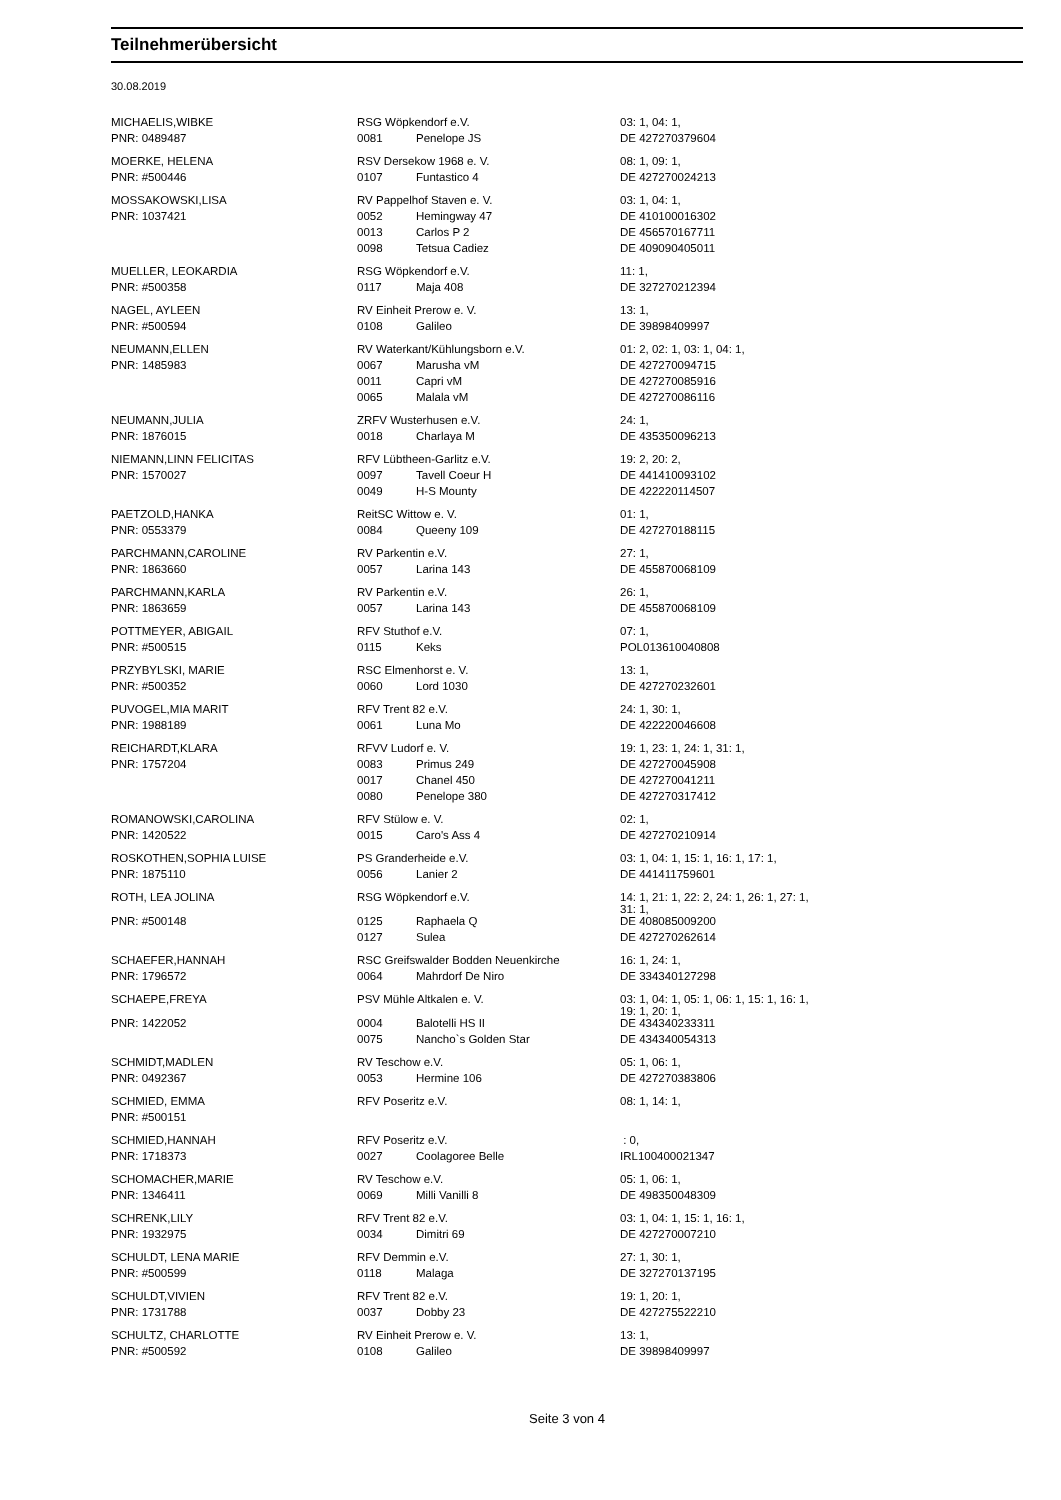Teilnehmerübersicht
30.08.2019
| MICHAELIS,WIBKE | RSG Wöpkendorf e.V. | | 03: 1, 04: 1, |
| PNR: 0489487 | 0081 | Penelope JS | DE 427270379604 |
| MOERKE, HELENA | RSV Dersekow 1968 e. V. | | 08: 1, 09: 1, |
| PNR: #500446 | 0107 | Funtastico 4 | DE 427270024213 |
| MOSSAKOWSKI,LISA | RV Pappelhof Staven e. V. | | 03: 1, 04: 1, |
| PNR: 1037421 | 0052 | Hemingway 47 | DE 410100016302 |
| | 0013 | Carlos P 2 | DE 456570167711 |
| | 0098 | Tetsua Cadiez | DE 409090405011 |
| MUELLER, LEOKARDIA | RSG Wöpkendorf e.V. | | 11: 1, |
| PNR: #500358 | 0117 | Maja 408 | DE 327270212394 |
| NAGEL, AYLEEN | RV Einheit Prerow e. V. | | 13: 1, |
| PNR: #500594 | 0108 | Galileo | DE 39898409997 |
| NEUMANN,ELLEN | RV Waterkant/Kühlungsborn e.V. | | 01: 2, 02: 1, 03: 1, 04: 1, |
| PNR: 1485983 | 0067 | Marusha vM | DE 427270094715 |
| | 0011 | Capri vM | DE 427270085916 |
| | 0065 | Malala vM | DE 427270086116 |
| NEUMANN,JULIA | ZRFV Wusterhusen e.V. | | 24: 1, |
| PNR: 1876015 | 0018 | Charlaya M | DE 435350096213 |
| NIEMANN,LINN FELICITAS | RFV Lübtheen-Garlitz e.V. | | 19: 2, 20: 2, |
| PNR: 1570027 | 0097 | Tavell Coeur H | DE 441410093102 |
| | 0049 | H-S Mounty | DE 422220114507 |
| PAETZOLD,HANKA | ReitSC Wittow e. V. | | 01: 1, |
| PNR: 0553379 | 0084 | Queeny 109 | DE 427270188115 |
| PARCHMANN,CAROLINE | RV Parkentin e.V. | | 27: 1, |
| PNR: 1863660 | 0057 | Larina 143 | DE 455870068109 |
| PARCHMANN,KARLA | RV Parkentin e.V. | | 26: 1, |
| PNR: 1863659 | 0057 | Larina 143 | DE 455870068109 |
| POTTMEYER, ABIGAIL | RFV Stuthof e.V. | | 07: 1, |
| PNR: #500515 | 0115 | Keks | POL013610040808 |
| PRZYBYLSKI, MARIE | RSC Elmenhorst e. V. | | 13: 1, |
| PNR: #500352 | 0060 | Lord 1030 | DE 427270232601 |
| PUVOGEL,MIA MARIT | RFV Trent 82 e.V. | | 24: 1, 30: 1, |
| PNR: 1988189 | 0061 | Luna Mo | DE 422220046608 |
| REICHARDT,KLARA | RFVV Ludorf e. V. | | 19: 1, 23: 1, 24: 1, 31: 1, |
| PNR: 1757204 | 0083 | Primus 249 | DE 427270045908 |
| | 0017 | Chanel 450 | DE 427270041211 |
| | 0080 | Penelope 380 | DE 427270317412 |
| ROMANOWSKI,CAROLINA | RFV Stülow e. V. | | 02: 1, |
| PNR: 1420522 | 0015 | Caro's Ass 4 | DE 427270210914 |
| ROSKOTHEN,SOPHIA LUISE | PS Granderheide e.V. | | 03: 1, 04: 1, 15: 1, 16: 1, 17: 1, |
| PNR: 1875110 | 0056 | Lanier 2 | DE 441411759601 |
| ROTH, LEA JOLINA | RSG Wöpkendorf e.V. | | 14: 1, 21: 1, 22: 2, 24: 1, 26: 1, 27: 1, 31: 1, |
| PNR: #500148 | 0125 | Raphaela Q | DE 408085009200 |
| | 0127 | Sulea | DE 427270262614 |
| SCHAEFER,HANNAH | RSC Greifswalder Bodden Neuenkirche | | 16: 1, 24: 1, |
| PNR: 1796572 | 0064 | Mahrdorf De Niro | DE 334340127298 |
| SCHAEPE,FREYA | PSV Mühle Altkalen e. V. | | 03: 1, 04: 1, 05: 1, 06: 1, 15: 1, 16: 1, 19: 1, 20: 1, |
| PNR: 1422052 | 0004 | Balotelli HS II | DE 434340233311 |
| | 0075 | Nancho`s Golden Star | DE 434340054313 |
| SCHMIDT,MADLEN | RV Teschow e.V. | | 05: 1, 06: 1, |
| PNR: 0492367 | 0053 | Hermine 106 | DE 427270383806 |
| SCHMIED, EMMA | RFV Poseritz e.V. | | 08: 1, 14: 1, |
| PNR: #500151 | | | |
| SCHMIED,HANNAH | RFV Poseritz e.V. | | : 0, |
| PNR: 1718373 | 0027 | Coolagoree Belle | IRL100400021347 |
| SCHOMACHER,MARIE | RV Teschow e.V. | | 05: 1, 06: 1, |
| PNR: 1346411 | 0069 | Milli Vanilli 8 | DE 498350048309 |
| SCHRENK,LILY | RFV Trent 82 e.V. | | 03: 1, 04: 1, 15: 1, 16: 1, |
| PNR: 1932975 | 0034 | Dimitri 69 | DE 427270007210 |
| SCHULDT, LENA MARIE | RFV Demmin e.V. | | 27: 1, 30: 1, |
| PNR: #500599 | 0118 | Malaga | DE 327270137195 |
| SCHULDT,VIVIEN | RFV Trent 82 e.V. | | 19: 1, 20: 1, |
| PNR: 1731788 | 0037 | Dobby 23 | DE 427275522210 |
| SCHULTZ, CHARLOTTE | RV Einheit Prerow e. V. | | 13: 1, |
| PNR: #500592 | 0108 | Galileo | DE 39898409997 |
Seite 3 von 4